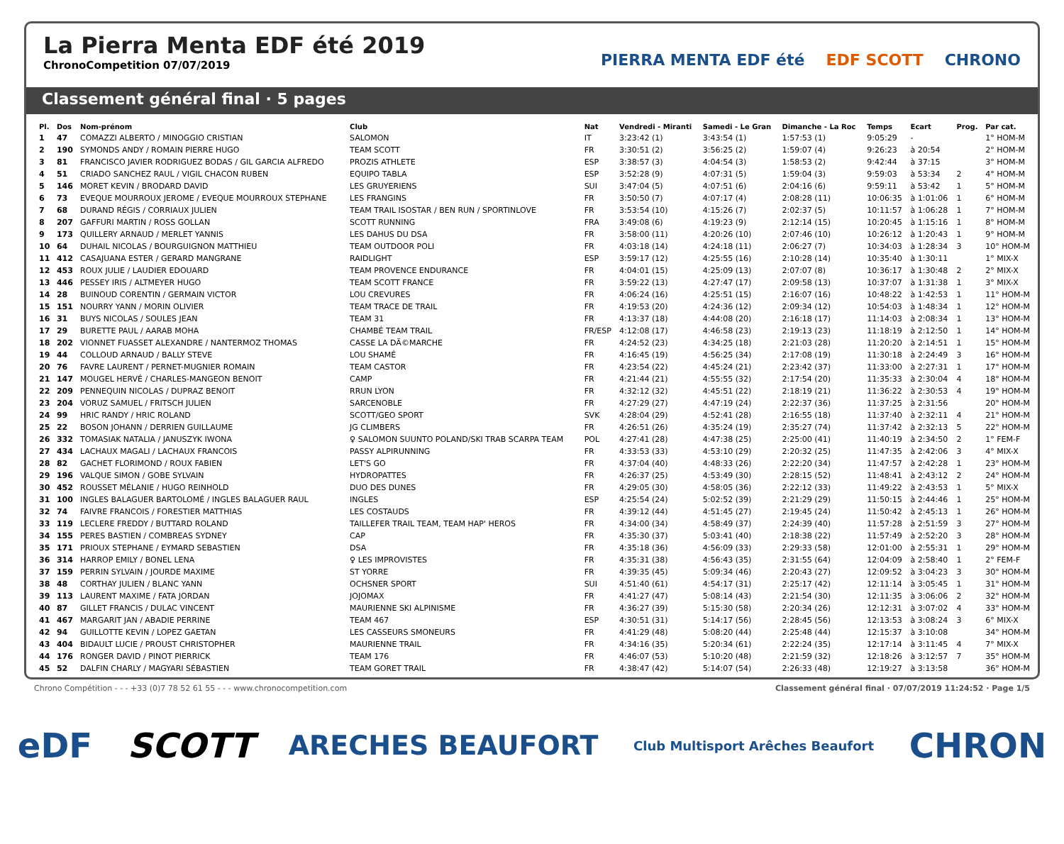La Pierra Menta EDF été 2019
ChronoCompetition 07/07/2019
PIERRA MENTA EDF été EDF SCOTT CHRONO
Classement général final · 5 pages
| Pl. | Dos | Nom-prénom | Club | Nat | Vendredi - Miranti | Samedi - Le Gran | Dimanche - La Roc | Temps | Ecart | Prog. | Par cat. |
| --- | --- | --- | --- | --- | --- | --- | --- | --- | --- | --- | --- |
| 1 | 47 | COMAZZI ALBERTO / MINOGGIO CRISTIAN | SALOMON | IT | 3:23:42 (1) | 3:43:54 (1) | 1:57:53 (1) | 9:05:29 | - | | 1° HOM-M |
| 2 | 190 | SYMONDS ANDY / ROMAIN PIERRE HUGO | TEAM SCOTT | FR | 3:30:51 (2) | 3:56:25 (2) | 1:59:07 (4) | 9:26:23 | à 20:54 | | 2° HOM-M |
| 3 | 81 | FRANCISCO JAVIER RODRIGUEZ BODAS / GIL GARCIA ALFREDO | PROZIS ATHLETE | ESP | 3:38:57 (3) | 4:04:54 (3) | 1:58:53 (2) | 9:42:44 | à 37:15 | | 3° HOM-M |
| 4 | 51 | CRIADO SANCHEZ RAUL / VIGIL CHACON RUBEN | EQUIPO TABLA | ESP | 3:52:28 (9) | 4:07:31 (5) | 1:59:04 (3) | 9:59:03 | à 53:34 | 2 | 4° HOM-M |
| 5 | 146 | MORET KEVIN / BRODARD DAVID | LES GRUYERIENS | SUI | 3:47:04 (5) | 4:07:51 (6) | 2:04:16 (6) | 9:59:11 | à 53:42 | 1 | 5° HOM-M |
| 6 | 73 | EVEQUE MOURROUX JEROME / EVEQUE MOURROUX STEPHANE | LES FRANGINS | FR | 3:50:50 (7) | 4:07:17 (4) | 2:08:28 (11) | 10:06:35 | à 1:01:06 | 1 | 6° HOM-M |
| 7 | 68 | DURAND RÉGIS / CORRIAUX JULIEN | TEAM TRAIL ISOSTAR / BEN RUN / SPORTINLOVE | FR | 3:53:54 (10) | 4:15:26 (7) | 2:02:37 (5) | 10:11:57 | à 1:06:28 | 1 | 7° HOM-M |
| 8 | 207 | GAFFURI MARTIN / ROSS GOLLAN | SCOTT RUNNING | FRA | 3:49:08 (6) | 4:19:23 (9) | 2:12:14 (15) | 10:20:45 | à 1:15:16 | 1 | 8° HOM-M |
| 9 | 173 | QUILLERY ARNAUD / MERLET YANNIS | LES DAHUS DU DSA | FR | 3:58:00 (11) | 4:20:26 (10) | 2:07:46 (10) | 10:26:12 | à 1:20:43 | 1 | 9° HOM-M |
| 10 | 64 | DUHAIL NICOLAS / BOURGUIGNON MATTHIEU | TEAM OUTDOOR POLI | FR | 4:03:18 (14) | 4:24:18 (11) | 2:06:27 (7) | 10:34:03 | à 1:28:34 | 3 | 10° HOM-M |
| 11 | 412 | CASAJUANA ESTER / GERARD MANGRANE | RAIDLIGHT | ESP | 3:59:17 (12) | 4:25:55 (16) | 2:10:28 (14) | 10:35:40 | à 1:30:11 | | 1° MIX-X |
| 12 | 453 | ROUX JULIE / LAUDIER EDOUARD | TEAM PROVENCE ENDURANCE | FR | 4:04:01 (15) | 4:25:09 (13) | 2:07:07 (8) | 10:36:17 | à 1:30:48 | 2 | 2° MIX-X |
| 13 | 446 | PESSEY IRIS / ALTMEYER HUGO | TEAM SCOTT FRANCE | FR | 3:59:22 (13) | 4:27:47 (17) | 2:09:58 (13) | 10:37:07 | à 1:31:38 | 1 | 3° MIX-X |
| 14 | 28 | BUINOUD CORENTIN / GERMAIN VICTOR | LOU CREVURES | FR | 4:06:24 (16) | 4:25:51 (15) | 2:16:07 (16) | 10:48:22 | à 1:42:53 | 1 | 11° HOM-M |
| 15 | 151 | NOURRY YANN / MORIN OLIVIER | TEAM TRACE DE TRAIL | FR | 4:19:53 (20) | 4:24:36 (12) | 2:09:34 (12) | 10:54:03 | à 1:48:34 | 1 | 12° HOM-M |
| 16 | 31 | BUYS NICOLAS / SOULES JEAN | TEAM 31 | FR | 4:13:37 (18) | 4:44:08 (20) | 2:16:18 (17) | 11:14:03 | à 2:08:34 | 1 | 13° HOM-M |
| 17 | 29 | BURETTE PAUL / AARAB MOHA | CHAMBÉ TEAM TRAIL | FR/ESP | 4:12:08 (17) | 4:46:58 (23) | 2:19:13 (23) | 11:18:19 | à 2:12:50 | 1 | 14° HOM-M |
| 18 | 202 | VIONNET FUASSET ALEXANDRE / NANTERMOZ THOMAS | CASSE LA DÃ©MARCHE | FR | 4:24:52 (23) | 4:34:25 (18) | 2:21:03 (28) | 11:20:20 | à 2:14:51 | 1 | 15° HOM-M |
| 19 | 44 | COLLOUD ARNAUD / BALLY STEVE | LOU SHAMÉ | FR | 4:16:45 (19) | 4:56:25 (34) | 2:17:08 (19) | 11:30:18 | à 2:24:49 | 3 | 16° HOM-M |
| 20 | 76 | FAVRE LAURENT / PERNET-MUGNIER ROMAIN | TEAM CASTOR | FR | 4:23:54 (22) | 4:45:24 (21) | 2:23:42 (37) | 11:33:00 | à 2:27:31 | 1 | 17° HOM-M |
| 21 | 147 | MOUGEL HERVÉ / CHARLES-MANGEON BENOIT | CAMP | FR | 4:21:44 (21) | 4:55:55 (32) | 2:17:54 (20) | 11:35:33 | à 2:30:04 | 4 | 18° HOM-M |
| 22 | 209 | PENNEQUIN NICOLAS / DUPRAZ BENOIT | RRUN LYON | FR | 4:32:12 (32) | 4:45:51 (22) | 2:18:19 (21) | 11:36:22 | à 2:30:53 | 4 | 19° HOM-M |
| 23 | 204 | VORUZ SAMUEL / FRITSCH JULIEN | SARCENOBLE | FR | 4:27:29 (27) | 4:47:19 (24) | 2:22:37 (36) | 11:37:25 | à 2:31:56 | | 20° HOM-M |
| 24 | 99 | HRIC RANDY / HRIC ROLAND | SCOTT/GEO SPORT | SVK | 4:28:04 (29) | 4:52:41 (28) | 2:16:55 (18) | 11:37:40 | à 2:32:11 | 4 | 21° HOM-M |
| 25 | 22 | BOSON JOHANN / DERRIEN GUILLAUME | JG CLIMBERS | FR | 4:26:51 (26) | 4:35:24 (19) | 2:35:27 (74) | 11:37:42 | à 2:32:13 | 5 | 22° HOM-M |
| 26 | 332 | TOMASIAK NATALIA / JANUSZYK IWONA | ♀ SALOMON SUUNTO POLAND/SKI TRAB SCARPA TEAM | POL | 4:27:41 (28) | 4:47:38 (25) | 2:25:00 (41) | 11:40:19 | à 2:34:50 | 2 | 1° FEM-F |
| 27 | 434 | LACHAUX MAGALI / LACHAUX FRANCOIS | PASSY ALPIRUNNING | FR | 4:33:53 (33) | 4:53:10 (29) | 2:20:32 (25) | 11:47:35 | à 2:42:06 | 3 | 4° MIX-X |
| 28 | 82 | GACHET FLORIMOND / ROUX FABIEN | LET'S GO | FR | 4:37:04 (40) | 4:48:33 (26) | 2:22:20 (34) | 11:47:57 | à 2:42:28 | 1 | 23° HOM-M |
| 29 | 196 | VALQUE SIMON / GOBE SYLVAIN | HYDROPATTES | FR | 4:26:37 (25) | 4:53:49 (30) | 2:28:15 (52) | 11:48:41 | à 2:43:12 | 2 | 24° HOM-M |
| 30 | 452 | ROUSSET MÉLANIE / HUGO REINHOLD | DUO DES DUNES | FR | 4:29:05 (30) | 4:58:05 (36) | 2:22:12 (33) | 11:49:22 | à 2:43:53 | 1 | 5° MIX-X |
| 31 | 100 | INGLES BALAGUER BARTOLOMÉ / INGLES BALAGUER RAUL | INGLES | ESP | 4:25:54 (24) | 5:02:52 (39) | 2:21:29 (29) | 11:50:15 | à 2:44:46 | 1 | 25° HOM-M |
| 32 | 74 | FAIVRE FRANCOIS / FORESTIER MATTHIAS | LES COSTAUDS | FR | 4:39:12 (44) | 4:51:45 (27) | 2:19:45 (24) | 11:50:42 | à 2:45:13 | 1 | 26° HOM-M |
| 33 | 119 | LECLERE FREDDY / BUTTARD ROLAND | TAILLEFER TRAIL TEAM, TEAM HAP' HEROS | FR | 4:34:00 (34) | 4:58:49 (37) | 2:24:39 (40) | 11:57:28 | à 2:51:59 | 3 | 27° HOM-M |
| 34 | 155 | PERES BASTIEN / COMBREAS SYDNEY | CAP | FR | 4:35:30 (37) | 5:03:41 (40) | 2:18:38 (22) | 11:57:49 | à 2:52:20 | 3 | 28° HOM-M |
| 35 | 171 | PRIOUX STEPHANE / EYMARD SEBASTIEN | DSA | FR | 4:35:18 (36) | 4:56:09 (33) | 2:29:33 (58) | 12:01:00 | à 2:55:31 | 1 | 29° HOM-M |
| 36 | 314 | HARROP EMILY / BONEL LENA | ♀ LES IMPROVISTES | FR | 4:35:31 (38) | 4:56:43 (35) | 2:31:55 (64) | 12:04:09 | à 2:58:40 | 1 | 2° FEM-F |
| 37 | 159 | PERRIN SYLVAIN / JOURDE MAXIME | ST YORRE | FR | 4:39:35 (45) | 5:09:34 (46) | 2:20:43 (27) | 12:09:52 | à 3:04:23 | 3 | 30° HOM-M |
| 38 | 48 | CORTHAY JULIEN / BLANC YANN | OCHSNER SPORT | SUI | 4:51:40 (61) | 4:54:17 (31) | 2:25:17 (42) | 12:11:14 | à 3:05:45 | 1 | 31° HOM-M |
| 39 | 113 | LAURENT MAXIME / FATA JORDAN | JOJOMAX | FR | 4:41:27 (47) | 5:08:14 (43) | 2:21:54 (30) | 12:11:35 | à 3:06:06 | 2 | 32° HOM-M |
| 40 | 87 | GILLET FRANCIS / DULAC VINCENT | MAURIENNE SKI ALPINISME | FR | 4:36:27 (39) | 5:15:30 (58) | 2:20:34 (26) | 12:12:31 | à 3:07:02 | 4 | 33° HOM-M |
| 41 | 467 | MARGARIT JAN / ABADIE PERRINE | TEAM 467 | ESP | 4:30:51 (31) | 5:14:17 (56) | 2:28:45 (56) | 12:13:53 | à 3:08:24 | 3 | 6° MIX-X |
| 42 | 94 | GUILLOTTE KEVIN / LOPEZ GAETAN | LES CASSEURS SMONEURS | FR | 4:41:29 (48) | 5:08:20 (44) | 2:25:48 (44) | 12:15:37 | à 3:10:08 | | 34° HOM-M |
| 43 | 404 | BIDAULT LUCIE / PROUST CHRISTOPHER | MAURIENNE TRAIL | FR | 4:34:16 (35) | 5:20:34 (61) | 2:22:24 (35) | 12:17:14 | à 3:11:45 | 4 | 7° MIX-X |
| 44 | 176 | RONGER DAVID / PINOT PIERRICK | TEAM 176 | FR | 4:46:07 (53) | 5:10:20 (48) | 2:21:59 (32) | 12:18:26 | à 3:12:57 | 7 | 35° HOM-M |
| 45 | 52 | DALFIN CHARLY / MAGYARI SÉBASTIEN | TEAM GORET TRAIL | FR | 4:38:47 (42) | 5:14:07 (54) | 2:26:33 (48) | 12:19:27 | à 3:13:58 | | 36° HOM-M |
Chrono Compétition - - - +33 (0)7 78 52 61 55 - - - www.chronocompetition.com Classement général final · 07/07/2019 11:24:52 · Page 1/5
eDF SCOTT ARECHES BEAUFORT Club Multisport Arêches Beaufort CHRON